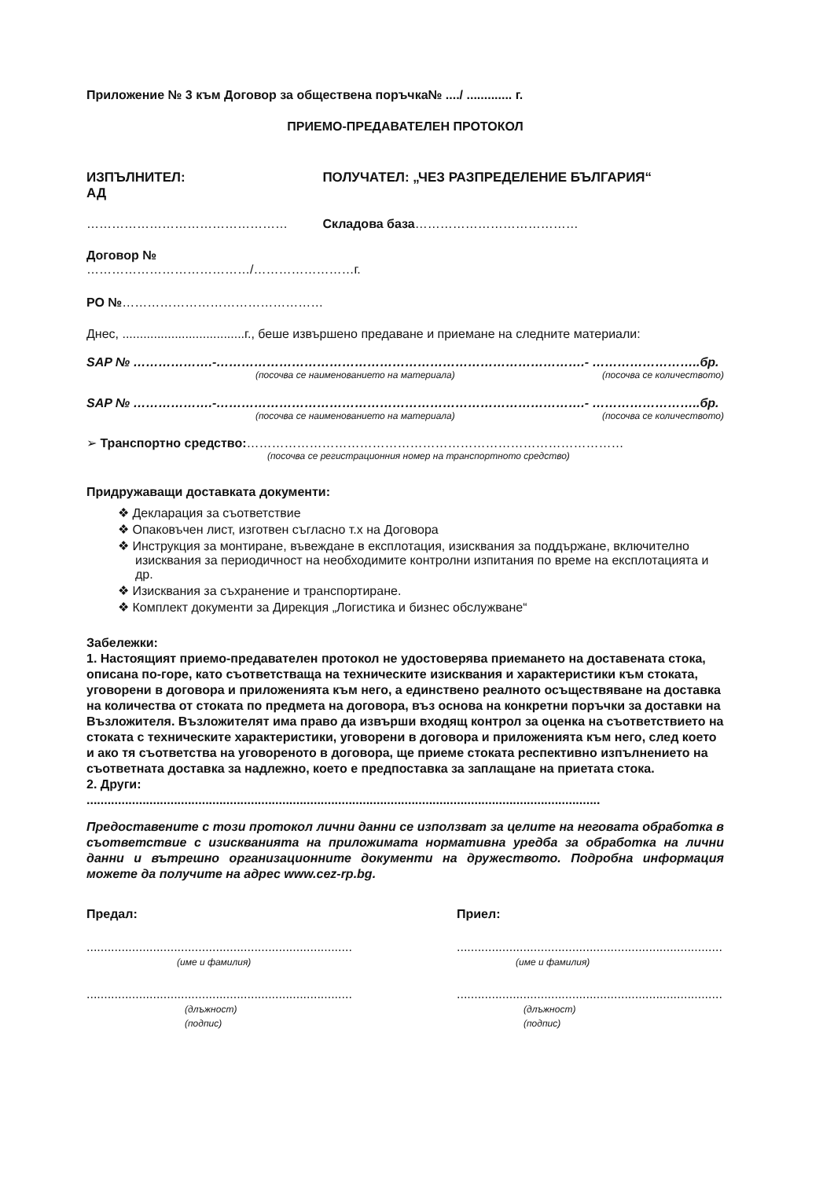Приложение № 3 към Договор за обществена поръчка№ ..../ ............. г.
ПРИЕМО-ПРЕДАВАТЕЛЕН ПРОТОКОЛ
ИЗПЪЛНИТЕЛ:
АД
ПОЛУЧАТЕЛ: „ЧЕЗ РАЗПРЕДЕЛЕНИЕ БЪЛГАРИЯ“
………………………………………… Складова база…………………………………
Договор №
…………………………………/……………………г.
РО №…………………………………………
Днес, ...................................г., беше извършено предаване и приемане на следните материали:
SAP № ……………….-…………………………………………………………………………….- ……………………..бр.
(посочва се наименованието на материала)
(посочва се количеството)
SAP № ……………….-…………………………………………………………………………….- ……………………..бр.
(посочва се наименованието на материала)
(посочва се количеството)
➢ Транспортно средство:………………………………………………………………………………
(посочва се регистрационния номер на транспортното средство)
Придружаващи доставката документи:
❖ Декларация за съответствие
❖ Опаковъчен лист, изготвен съгласно т.х на Договора
❖ Инструкция за монтиране, въвеждане в експлотация, изисквания за поддържане, включително изисквания за периодичност на необходимите контролни изпитания по време на експлотацията и др.
❖ Изисквания за съхранение и транспортиране.
❖ Комплект документи за Дирекция „Логистика и бизнес обслужване“
Забележки:
1. Настоящият приемо-предавателен протокол не удостоверява приемането на доставената стока, описана по-горе, като съответстваща на техническите изисквания и характеристики към стоката, уговорени в договора и приложенията към него, а единствено реалното осъществяване на доставка на количества от стоката по предмета на договора, въз основа на конкретни поръчки за доставки на Възложителя. Възложителят има право да извърши входящ контрол за оценка на съответствието на стоката с техническите характеристики, уговорени в договора и приложенията към него, след което и ако тя съответства на уговореното в договора, ще приеме стоката респективно изпълнението на съответната доставка за надлежно, което е предпоставка за заплащане на приетата стока.
2. Други:
...................................................................................................................................................
Предоставените с този протокол лични данни се използват за целите на неговата обработка в съответствие с изискванията на приложимата нормативна уредба за обработка на лични данни и вътрешно организационните документи на дружеството. Подробна информация можете да получите на адрес www.cez-rp.bg.
Предал: Приел:
............................................................................
(име и фамилия)
............................................................................
(име и фамилия)
............................................................................
(длъжност)
(подпис)
............................................................................
(длъжност)
(подпис)